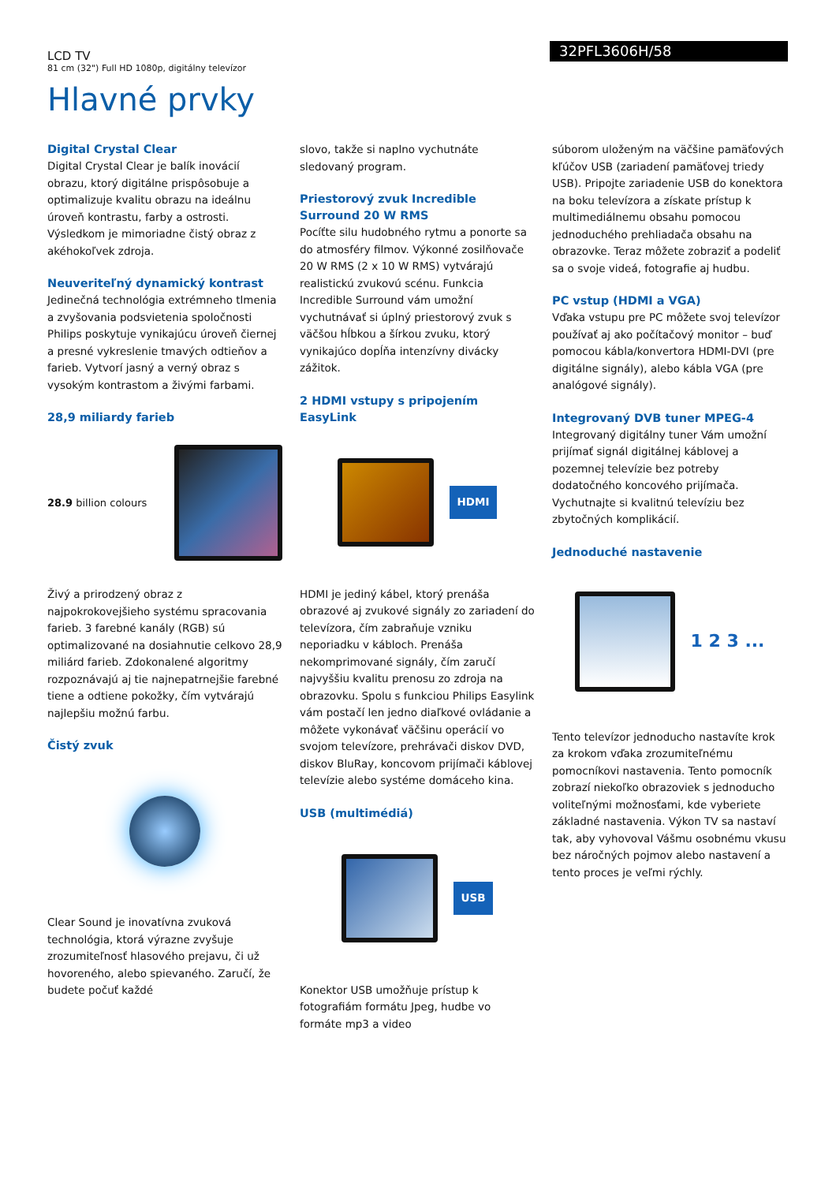32PFL3606H/58
LCD TV
81 cm (32") Full HD 1080p, digitálny televízor
Hlavné prvky
Digital Crystal Clear
Digital Crystal Clear je balík inovácií obrazu, ktorý digitálne prispôsobuje a optimalizuje kvalitu obrazu na ideálnu úroveň kontrastu, farby a ostrosti. Výsledkom je mimoriadne čistý obraz z akéhokoľvek zdroja.
Neuveriteľný dynamický kontrast
Jedinečná technológia extrémneho tlmenia a zvyšovania podsvietenia spoločnosti Philips poskytuje vynikajúcu úroveň čiernej a presné vykreslenie tmavých odtieňov a farieb. Vytvorí jasný a verný obraz s vysokým kontrastom a živými farbami.
28,9 miliardy farieb
28.9 billion colours
Živý a prirodzený obraz z najpokrokovejšieho systému spracovania farieb. 3 farebné kanály (RGB) sú optimalizované na dosiahnutie celkovo 28,9 miliárd farieb. Zdokonalené algoritmy rozpoznávajú aj tie najnepatrnejšie farebné tiene a odtiene pokožky, čím vytvárajú najlepšiu možnú farbu.
Čistý zvuk
Clear Sound je inovatívna zvuková technológia, ktorá výrazne zvyšuje zrozumiteľnosť hlasového prejavu, či už hovoreného, alebo spievaného. Zaručí, že budete počuť každé
slovo, takže si naplno vychutnáte sledovaný program.
Priestorový zvuk Incredible Surround 20 W RMS
Pocíťte silu hudobného rytmu a ponorte sa do atmosféry filmov. Výkonné zosilňovače 20 W RMS (2 x 10 W RMS) vytvárajú realistickú zvukovú scénu. Funkcia Incredible Surround vám umožní vychutnávať si úplný priestorový zvuk s väčšou hĺbkou a šírkou zvuku, ktorý vynikajúco dopĺňa intenzívny divácky zážitok.
2 HDMI vstupy s pripojením EasyLink
HDMI
HDMI je jediný kábel, ktorý prenáša obrazové aj zvukové signály zo zariadení do televízora, čím zabraňuje vzniku neporiadku v kábloch. Prenáša nekomprimované signály, čím zaručí najvyššiu kvalitu prenosu zo zdroja na obrazovku. Spolu s funkciou Philips Easylink vám postačí len jedno diaľkové ovládanie a môžete vykonávať väčšinu operácií vo svojom televízore, prehrávači diskov DVD, diskov BluRay, koncovom prijímači káblovej televízie alebo systéme domáceho kina.
USB (multimédiá)
USB
Konektor USB umožňuje prístup k fotografiám formátu Jpeg, hudbe vo formáte mp3 a video
súborom uloženým na väčšine pamäťových kľúčov USB (zariadení pamäťovej triedy USB). Pripojte zariadenie USB do konektora na boku televízora a získate prístup k multimediálnemu obsahu pomocou jednoduchého prehliadača obsahu na obrazovke. Teraz môžete zobraziť a podeliť sa o svoje videá, fotografie aj hudbu.
PC vstup (HDMI a VGA)
Vďaka vstupu pre PC môžete svoj televízor používať aj ako počítačový monitor – buď pomocou kábla/konvertora HDMI-DVI (pre digitálne signály), alebo kábla VGA (pre analógové signály).
Integrovaný DVB tuner MPEG-4
Integrovaný digitálny tuner Vám umožní prijímať signál digitálnej káblovej a pozemnej televízie bez potreby dodatočného koncového prijímača. Vychutnajte si kvalitnú televíziu bez zbytočných komplikácií.
Jednoduché nastavenie
1 2 3 ...
Tento televízor jednoducho nastavíte krok za krokom vďaka zrozumiteľnému pomocníkovi nastavenia. Tento pomocník zobrazí niekoľko obrazoviek s jednoducho voliteľnými možnosťami, kde vyberiete základné nastavenia. Výkon TV sa nastaví tak, aby vyhovoval Vášmu osobnému vkusu bez náročných pojmov alebo nastavení a tento proces je veľmi rýchly.